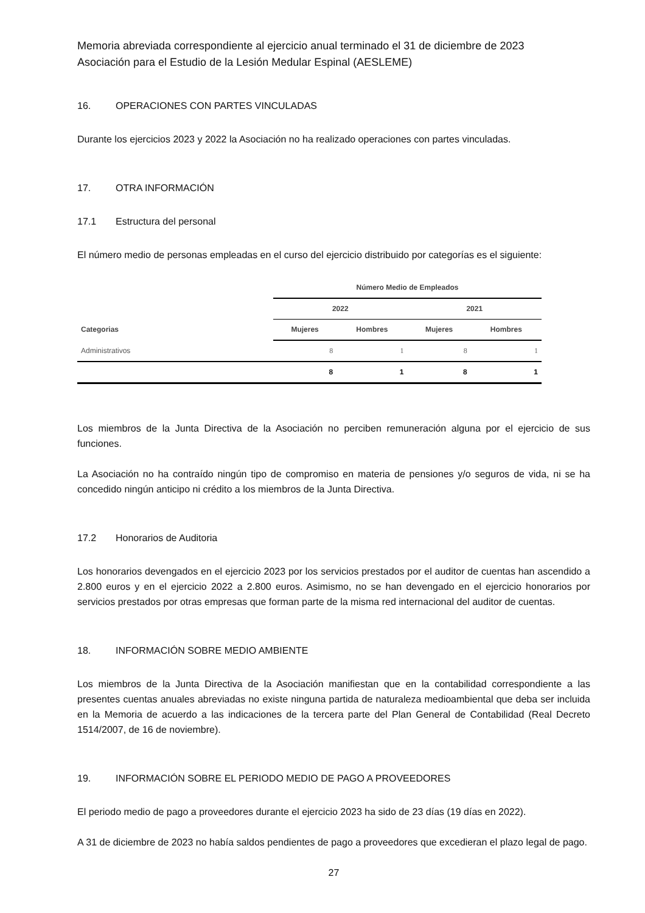Memoria abreviada correspondiente al ejercicio anual terminado el 31 de diciembre de 2023
Asociación para el Estudio de la Lesión Medular Espinal (AESLEME)
16. OPERACIONES CON PARTES VINCULADAS
Durante los ejercicios 2023 y 2022 la Asociación no ha realizado operaciones con partes vinculadas.
17. OTRA INFORMACIÓN
17.1 Estructura del personal
El número medio de personas empleadas en el curso del ejercicio distribuido por categorías es el siguiente:
| | Número Medio de Empleados | | | |
| --- | --- | --- | --- | --- |
| | 2022 | | 2021 | |
| Categorias | Mujeres | Hombres | Mujeres | Hombres |
| Administrativos | 8 | 1 | 8 | 1 |
| | 8 | 1 | 8 | 1 |
Los miembros de la Junta Directiva de la Asociación no perciben remuneración alguna por el ejercicio de sus funciones.
La Asociación no ha contraído ningún tipo de compromiso en materia de pensiones y/o seguros de vida, ni se ha concedido ningún anticipo ni crédito a los miembros de la Junta Directiva.
17.2 Honorarios de Auditoria
Los honorarios devengados en el ejercicio 2023 por los servicios prestados por el auditor de cuentas han ascendido a 2.800 euros y en el ejercicio 2022 a 2.800 euros. Asimismo, no se han devengado en el ejercicio honorarios por servicios prestados por otras empresas que forman parte de la misma red internacional del auditor de cuentas.
18. INFORMACIÓN SOBRE MEDIO AMBIENTE
Los miembros de la Junta Directiva de la Asociación manifiestan que en la contabilidad correspondiente a las presentes cuentas anuales abreviadas no existe ninguna partida de naturaleza medioambiental que deba ser incluida en la Memoria de acuerdo a las indicaciones de la tercera parte del Plan General de Contabilidad (Real Decreto 1514/2007, de 16 de noviembre).
19. INFORMACIÓN SOBRE EL PERIODO MEDIO DE PAGO A PROVEEDORES
El periodo medio de pago a proveedores durante el ejercicio 2023 ha sido de 23 días (19 días en 2022).
A 31 de diciembre de 2023 no había saldos pendientes de pago a proveedores que excedieran el plazo legal de pago.
27